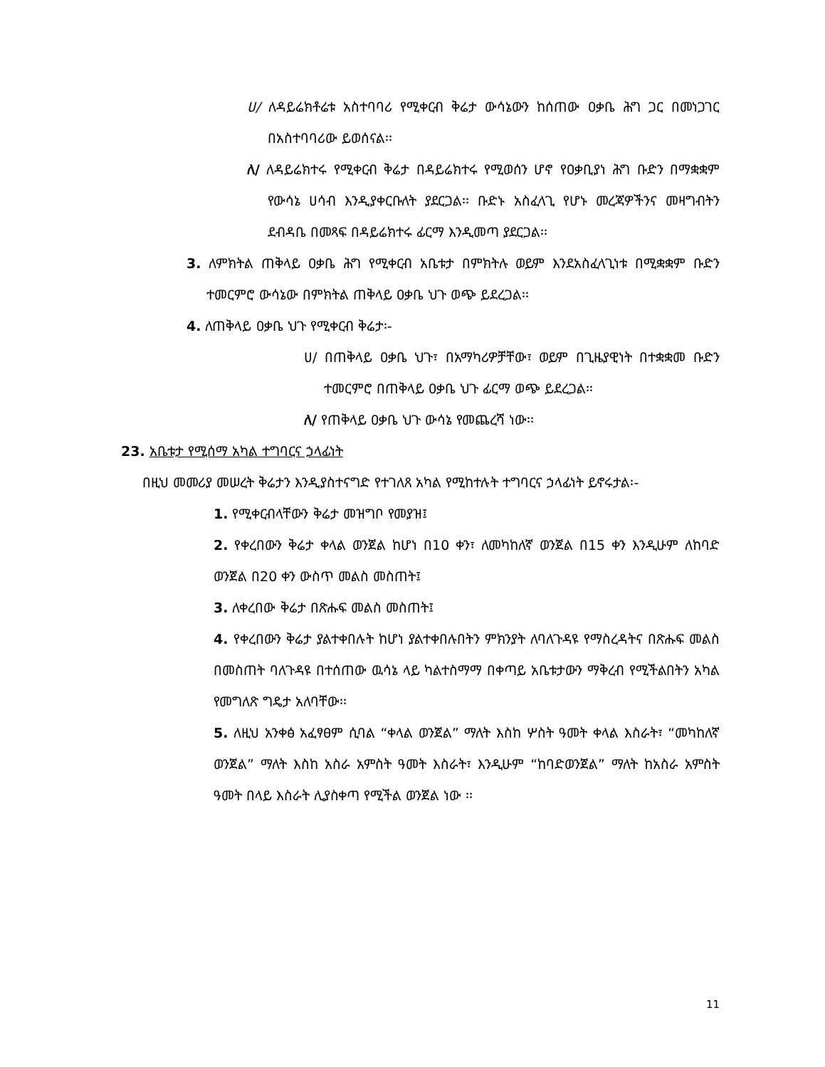ሀ/ ለዳይሬክቶሬቱ አስተባባሪ የሚቀርብ ቅሬታ ውሳኔውን ከሰጠው ዐቃቤ ሕግ ጋር በመነጋገር በአስተባባሪው ይወሰናል፡፡
ለ/ ለዳይሬክተሩ የሚቀርብ ቅሬታ በዳይሬክተሩ የሚወሰን ሆኖ የዐቃቢያነ ሕግ ቡድን በማቋቋም የውሳኔ ሀሳብ እንዲያቀርቡለት ያደርጋል፡፡ ቡድኑ አስፈላጊ የሆኑ መረጃዎችንና መዛግብትን ደብዳቤ በመጻፍ በዳይሬክተሩ ፊርማ እንዲመጣ ያደርጋል፡፡
3. ለምክትል ጠቅላይ ዐቃቤ ሕግ የሚቀርብ አቤቱታ በምክትሉ ወይም እንደአስፈላጊነቱ በሚቋቋም ቡድን ተመርምሮ ውሳኔው በምክትል ጠቅላይ ዐቃቤ ህጉ ወጭ ይደረጋል፡፡
4. ለጠቅላይ ዐቃቤ ህጉ የሚቀርብ ቅሬታ፡-
ሀ/ በጠቅላይ ዐቃቤ ህጉ፣ በአማካሪዎቻቸው፣ ወይም በጊዜያዊነት በተቋቋመ ቡድን ተመርምሮ በጠቅላይ ዐቃቤ ህጉ ፊርማ ወጭ ይደረጋል፡፡
ለ/ የጠቅላይ ዐቃቤ ህጉ ውሳኔ የመጨረሻ ነው፡፡
23. አቤቱታ የሚሰማ አካል ተግባርና ኃላፊነት
በዚህ መመሪያ መሠረት ቅሬታን እንዲያስተናግድ የተገለጸ አካል የሚከተሉት ተግባርና ኃላፊነት ይኖሩታል፡-
1. የሚቀርብላቸውን ቅሬታ መዝግቦ የመያዝ፤
2. የቀረበውን ቅሬታ ቀላል ወንጀል ከሆነ በ10 ቀን፣ ለመካከለኛ ወንጀል በ15 ቀን እንዲሁም ለከባድ ወንጀል በ20 ቀን ውስጥ መልስ መስጠት፤
3. ለቀረበው ቅሬታ በጽሑፍ መልስ መስጠት፤
4. የቀረበውን ቅሬታ ያልተቀበሉት ከሆነ ያልተቀበሉበትን ምክንያት ለባለጉዳዩ የማስረዳትና በጽሑፍ መልስ በመስጠት ባለጉዳዩ በተሰጠው ዉሳኔ ላይ ካልተስማማ በቀጣይ አቤቱታውን ማቅረብ የሚችልበትን አካል የመግለጽ ግዴታ አለባቸው፡፡
5. ለዚህ አንቀፅ አፈፃፀም ሲባል “ቀላል ወንጀል” ማለት እስከ ሦስት ዓመት ቀላል እስራት፣ “መካከለኛ ወንጀል” ማለት እስከ አስራ አምስት ዓመት እስራት፣ እንዲሁም “ከባድወንጀል” ማለት ከአስራ አምስት ዓመት በላይ እስራት ሊያስቀጣ የሚችል ወንጀል ነው ፡፡
11